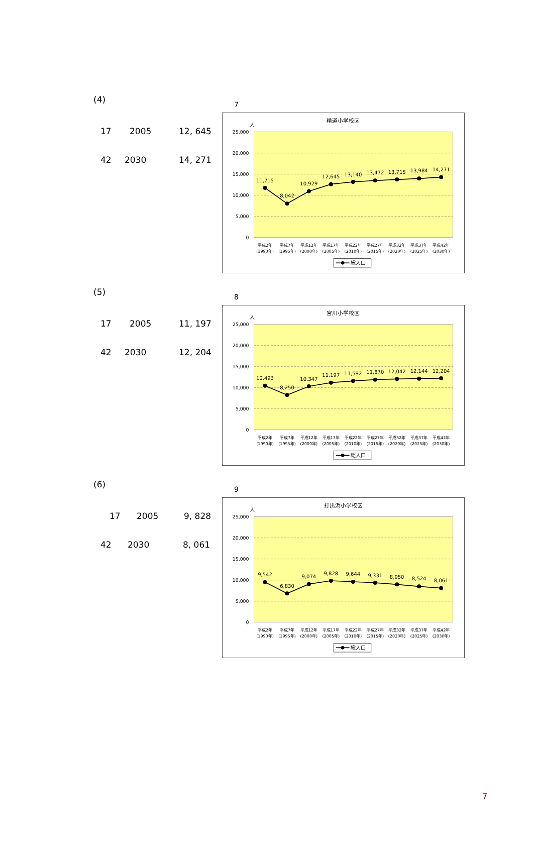(4)
17 2005 12, 645
42 2030 14, 271
7
精道小学校区
人
25,000
20,000
15,000
10,000
5,000
0
11,715
8,042
10,929
12,645
13,140
13,472
13,715
13,984
14,271
平成2年
平成7年
平成12年
平成17年
平成22年
平成27年
平成32年
平成37年
平成42年
(1990年)
(1995年)
(2000年)
(2005年)
(2010年)
(2015年)
(2020年)
(2025年)
(2030年)
総人口
(5)
17 2005 11, 197
42 2030 12, 204
8
宮川小学校区
人
25,000
20,000
15,000
10,000
5,000
0
10,493
8,250
10,347
11,197
11,592
11,870
12,042
12,144
12,204
平成2年
平成7年
平成12年
平成17年
平成22年
平成27年
平成32年
平成37年
平成42年
(1990年)
(1995年)
(2000年)
(2005年)
(2010年)
(2015年)
(2020年)
(2025年)
(2030年)
総人口
(6)
17 2005 9, 828
42 2030 8, 061
9
打出浜小学校区
人
25,000
20,000
15,000
10,000
5,000
0
9,542
6,830
9,074
9,828
9,644
9,331
8,950
8,524
8,061
平成2年
平成7年
平成12年
平成17年
平成22年
平成27年
平成32年
平成37年
平成42年
(1990年)
(1995年)
(2000年)
(2005年)
(2010年)
(2015年)
(2020年)
(2025年)
(2030年)
総人口
7